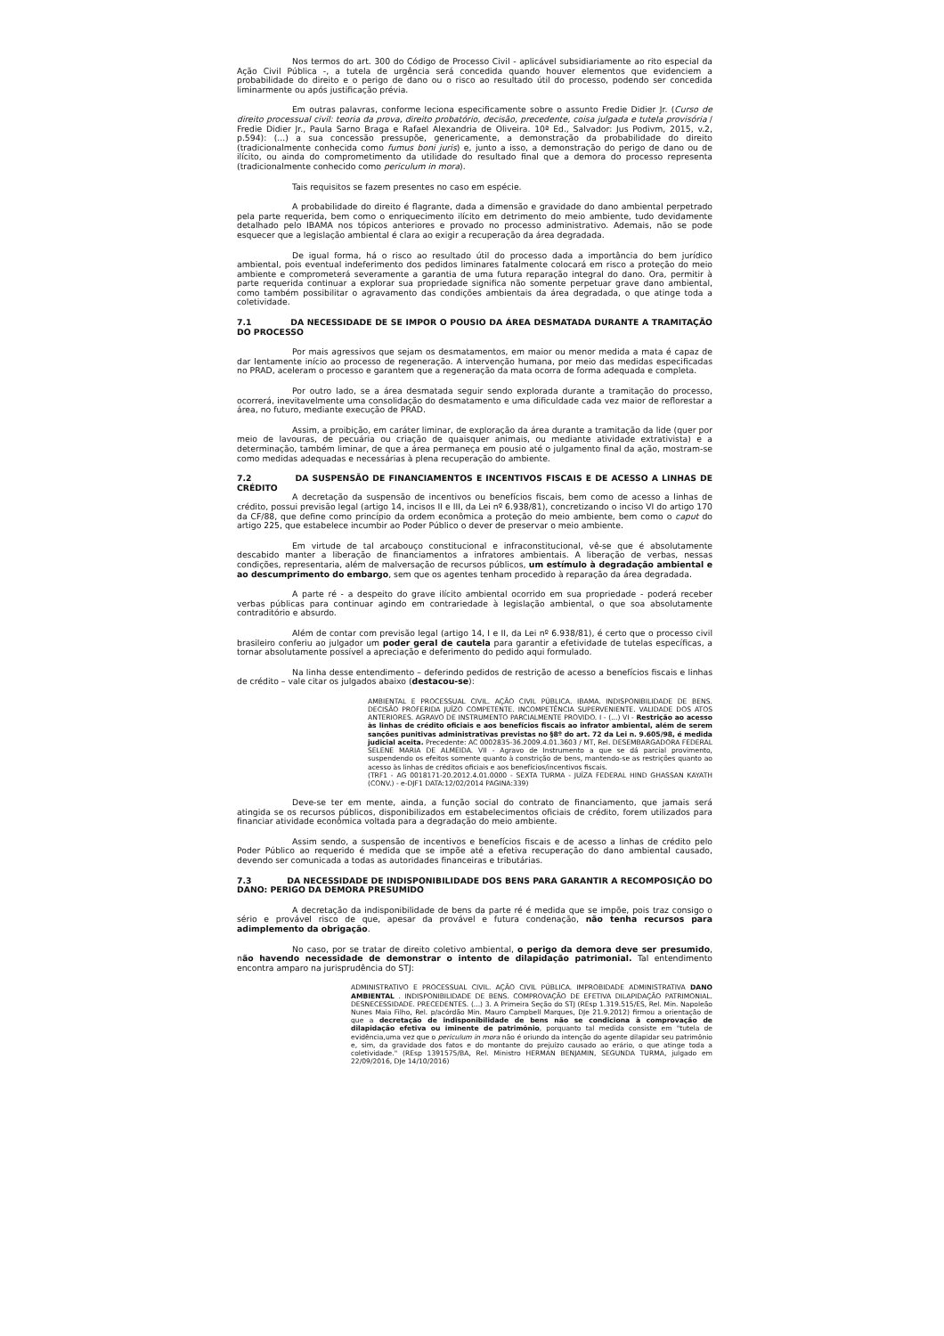Nos termos do art. 300 do Código de Processo Civil - aplicável subsidiariamente ao rito especial da Ação Civil Pública -, a tutela de urgência será concedida quando houver elementos que evidenciem a probabilidade do direito e o perigo de dano ou o risco ao resultado útil do processo, podendo ser concedida liminarmente ou após justificação prévia.
Em outras palavras, conforme leciona especificamente sobre o assunto Fredie Didier Jr. (Curso de direito processual civil: teoria da prova, direito probatório, decisão, precedente, coisa julgada e tutela provisória / Fredie Didier Jr., Paula Sarno Braga e Rafael Alexandria de Oliveira. 10ª Ed., Salvador: Jus Podivm, 2015, v.2, p.594): (...) a sua concessão pressupõe, genericamente, a demonstração da probabilidade do direito (tradicionalmente conhecida como fumus boni juris) e, junto a isso, a demonstração do perigo de dano ou de ilícito, ou ainda do comprometimento da utilidade do resultado final que a demora do processo representa (tradicionalmente conhecido como periculum in mora).
Tais requisitos se fazem presentes no caso em espécie.
A probabilidade do direito é flagrante, dada a dimensão e gravidade do dano ambiental perpetrado pela parte requerida, bem como o enriquecimento ilícito em detrimento do meio ambiente, tudo devidamente detalhado pelo IBAMA nos tópicos anteriores e provado no processo administrativo. Ademais, não se pode esquecer que a legislação ambiental é clara ao exigir a recuperação da área degradada.
De igual forma, há o risco ao resultado útil do processo dada a importância do bem jurídico ambiental, pois eventual indeferimento dos pedidos liminares fatalmente colocará em risco a proteção do meio ambiente e comprometerá severamente a garantia de uma futura reparação integral do dano. Ora, permitir à parte requerida continuar a explorar sua propriedade significa não somente perpetuar grave dano ambiental, como também possibilitar o agravamento das condições ambientais da área degradada, o que atinge toda a coletividade.
7.1 DA NECESSIDADE DE SE IMPOR O POUSIO DA ÁREA DESMATADA DURANTE A TRAMITAÇÃO DO PROCESSO
Por mais agressivos que sejam os desmatamentos, em maior ou menor medida a mata é capaz de dar lentamente início ao processo de regeneração. A intervenção humana, por meio das medidas especificadas no PRAD, aceleram o processo e garantem que a regeneração da mata ocorra de forma adequada e completa.
Por outro lado, se a área desmatada seguir sendo explorada durante a tramitação do processo, ocorrerá, inevitavelmente uma consolidação do desmatamento e uma dificuldade cada vez maior de reflorestar a área, no futuro, mediante execução de PRAD.
Assim, a proibição, em caráter liminar, de exploração da área durante a tramitação da lide (quer por meio de lavouras, de pecuária ou criação de quaisquer animais, ou mediante atividade extrativista) e a determinação, também liminar, de que a área permaneça em pousio até o julgamento final da ação, mostram-se como medidas adequadas e necessárias à plena recuperação do ambiente.
7.2 DA SUSPENSÃO DE FINANCIAMENTOS E INCENTIVOS FISCAIS E DE ACESSO A LINHAS DE CRÉDITO
A decretação da suspensão de incentivos ou benefícios fiscais, bem como de acesso a linhas de crédito, possui previsão legal (artigo 14, incisos II e III, da Lei nº 6.938/81), concretizando o inciso VI do artigo 170 da CF/88, que define como princípio da ordem econômica a proteção do meio ambiente, bem como o caput do artigo 225, que estabelece incumbir ao Poder Público o dever de preservar o meio ambiente.
Em virtude de tal arcabouço constitucional e infraconstitucional, vê-se que é absolutamente descabido manter a liberação de financiamentos a infratores ambientais. A liberação de verbas, nessas condições, representaria, além de malversação de recursos públicos, um estímulo à degradação ambiental e ao descumprimento do embargo, sem que os agentes tenham procedido à reparação da área degradada.
A parte ré - a despeito do grave ilícito ambiental ocorrido em sua propriedade - poderá receber verbas públicas para continuar agindo em contrariedade à legislação ambiental, o que soa absolutamente contraditório e absurdo.
Além de contar com previsão legal (artigo 14, I e II, da Lei nº 6.938/81), é certo que o processo civil brasileiro conferiu ao julgador um poder geral de cautela para garantir a efetividade de tutelas específicas, a tornar absolutamente possível a apreciação e deferimento do pedido aqui formulado.
Na linha desse entendimento – deferindo pedidos de restrição de acesso a benefícios fiscais e linhas de crédito – vale citar os julgados abaixo (destacou-se):
AMBIENTAL E PROCESSUAL CIVIL. AÇÃO CIVIL PÚBLICA. IBAMA. INDISPONIBILIDADE DE BENS. DECISÃO PROFERIDA JUÍZO COMPETENTE. INCOMPETÊNCIA SUPERVENIENTE. VALIDADE DOS ATOS ANTERIORES. AGRAVO DE INSTRUMENTO PARCIALMENTE PROVIDO. I - (...) VI - Restrição ao acesso às linhas de crédito oficiais e aos benefícios fiscais ao infrator ambiental, além de serem sanções punitivas administrativas previstas no §8º do art. 72 da Lei n. 9.605/98, é medida judicial aceita. Precedente: AC 0002835-36.2009.4.01.3603 / MT, Rel. DESEMBARGADORA FEDERAL SELENE MARIA DE ALMEIDA. VII - Agravo de Instrumento a que se dá parcial provimento, suspendendo os efeitos somente quanto à constrição de bens, mantendo-se as restrições quanto ao acesso às linhas de créditos oficiais e aos benefícios/incentivos fiscais.
(TRF1 - AG 0018171-20.2012.4.01.0000 - SEXTA TURMA - JUÍZA FEDERAL HIND GHASSAN KAYATH (CONV.) - e-DJF1 DATA:12/02/2014 PAGINA:339)
Deve-se ter em mente, ainda, a função social do contrato de financiamento, que jamais será atingida se os recursos públicos, disponibilizados em estabelecimentos oficiais de crédito, forem utilizados para financiar atividade econômica voltada para a degradação do meio ambiente.
Assim sendo, a suspensão de incentivos e benefícios fiscais e de acesso a linhas de crédito pelo Poder Público ao requerido é medida que se impõe até a efetiva recuperação do dano ambiental causado, devendo ser comunicada a todas as autoridades financeiras e tributárias.
7.3 DA NECESSIDADE DE INDISPONIBILIDADE DOS BENS PARA GARANTIR A RECOMPOSIÇÃO DO DANO: PERIGO DA DEMORA PRESUMIDO
A decretação da indisponibilidade de bens da parte ré é medida que se impõe, pois traz consigo o sério e provável risco de que, apesar da provável e futura condenação, não tenha recursos para adimplemento da obrigação.
No caso, por se tratar de direito coletivo ambiental, o perigo da demora deve ser presumido, não havendo necessidade de demonstrar o intento de dilapidação patrimonial. Tal entendimento encontra amparo na jurisprudência do STJ:
ADMINISTRATIVO E PROCESSUAL CIVIL. AÇÃO CIVIL PÚBLICA. IMPROBIDADE ADMINISTRATIVA DANO AMBIENTAL . INDISPONIBILIDADE DE BENS. COMPROVAÇÃO DE EFETIVA DILAPIDAÇÃO PATRIMONIAL. DESNECESSIDADE. PRECEDENTES. (...) 3. A Primeira Seção do STJ (REsp 1.319.515/ES, Rel. Min. Napoleão Nunes Maia Filho, Rel. p/acórdão Min. Mauro Campbell Marques, DJe 21.9.2012) firmou a orientação de que a decretação de indisponibilidade de bens não se condiciona à comprovação de dilapidação efetiva ou iminente de patrimônio, porquanto tal medida consiste em "tutela de evidência,uma vez que o periculum in mora não é oriundo da intenção do agente dilapidar seu patrimônio e, sim, da gravidade dos fatos e do montante do prejuízo causado ao erário, o que atinge toda a coletividade." (REsp 1391575/BA, Rel. Ministro HERMAN BENJAMIN, SEGUNDA TURMA, julgado em 22/09/2016, DJe 14/10/2016)